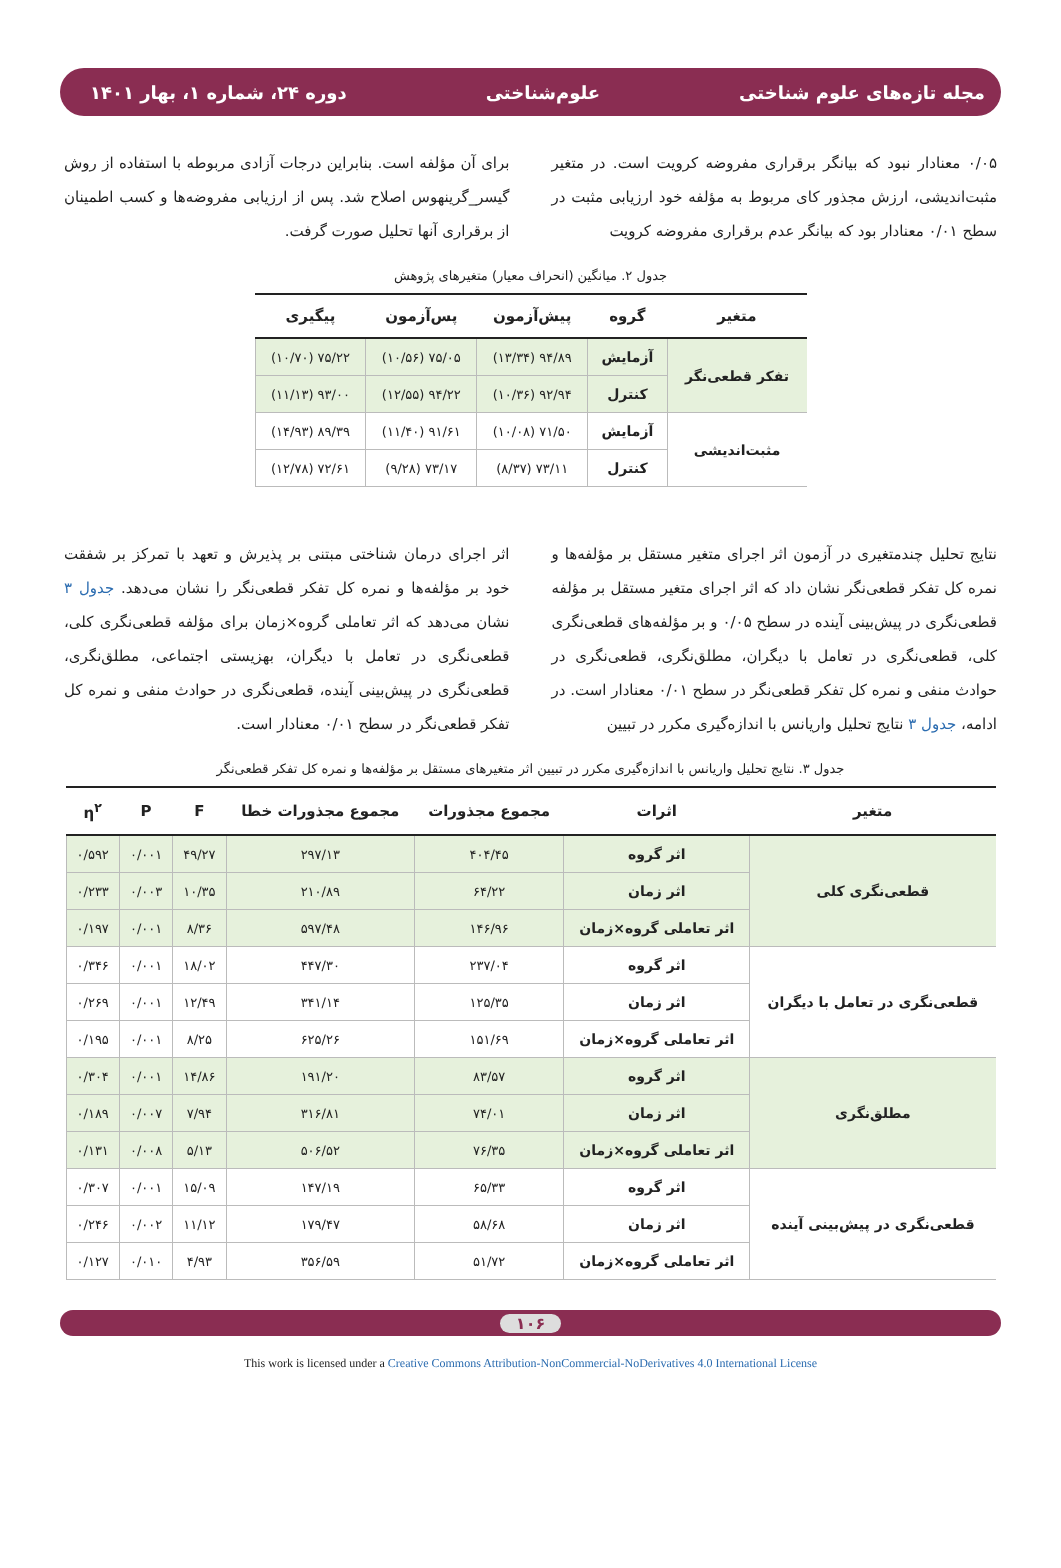مجله تازه‌های علوم شناختی علوم‌شناختی دوره ۲۴، شماره ۱، بهار ۱۴۰۱
۰/۰۵ معنادار نبود که بیانگر برقراری مفروضه کرویت است. در متغیر مثبت‌اندیشی، ارزش مجذور کای مربوط به مؤلفه خود ارزیابی مثبت در سطح ۰/۰۱ معنادار بود که بیانگر عدم برقراری مفروضه کرویت
برای آن مؤلفه است. بنابراین درجات آزادی مربوطه با استفاده از روش گیسر_گرینهوس اصلاح شد. پس از ارزیابی مفروضه‌ها و کسب اطمینان از برقراری آنها تحلیل صورت گرفت.
جدول ۲. میانگین (انحراف معیار) متغیرهای پژوهش
| متغیر | گروه | پیش‌آزمون | پس‌آزمون | پیگیری |
| --- | --- | --- | --- | --- |
| تفکر قطعی‌نگر | آزمایش | ۹۴/۸۹ (۱۳/۳۴) | ۷۵/۰۵ (۱۰/۵۶) | ۷۵/۲۲ (۱۰/۷۰) |
| | کنترل | ۹۲/۹۴ (۱۰/۳۶) | ۹۴/۲۲ (۱۲/۵۵) | ۹۳/۰۰ (۱۱/۱۳) |
| مثبت‌اندیشی | آزمایش | ۷۱/۵۰ (۱۰/۰۸) | ۹۱/۶۱ (۱۱/۴۰) | ۸۹/۳۹ (۱۴/۹۳) |
| | کنترل | ۷۳/۱۱ (۸/۳۷) | ۷۳/۱۷ (۹/۲۸) | ۷۲/۶۱ (۱۲/۷۸) |
نتایج تحلیل چندمتغیری در آزمون اثر اجرای متغیر مستقل بر مؤلفه‌ها و نمره کل تفکر قطعی‌نگر نشان داد که اثر اجرای متغیر مستقل بر مؤلفه قطعی‌نگری در پیش‌بینی آینده در سطح ۰/۰۵ و بر مؤلفه‌های قطعی‌نگری کلی، قطعی‌نگری در تعامل با دیگران، مطلق‌نگری، قطعی‌نگری در حوادث منفی و نمره کل تفکر قطعی‌نگر در سطح ۰/۰۱ معنادار است. در ادامه، جدول ۳ نتایج تحلیل واریانس با اندازه‌گیری مکرر در تبیین
اثر اجرای درمان شناختی مبتنی بر پذیرش و تعهد با تمرکز بر شفقت خود بر مؤلفه‌ها و نمره کل تفکر قطعی‌نگر را نشان می‌دهد. جدول ۳ نشان می‌دهد که اثر تعاملی گروه×زمان برای مؤلفه قطعی‌نگری کلی، قطعی‌نگری در تعامل با دیگران، بهزیستی اجتماعی، مطلق‌نگری، قطعی‌نگری در پیش‌بینی آینده، قطعی‌نگری در حوادث منفی و نمره کل تفکر قطعی‌نگر در سطح ۰/۰۱ معنادار است.
جدول ۳. نتایج تحلیل واریانس با اندازه‌گیری مکرر در تبیین اثر متغیرهای مستقل بر مؤلفه‌ها و نمره کل تفکر قطعی‌نگر
| متغیر | اثرات | مجموع مجذورات | مجموع مجذورات خطا | F | P | η<sup>۲</sup> |
| --- | --- | --- | --- | --- | --- | --- |
| قطعی‌نگری کلی | اثر گروه | ۴۰۴/۴۵ | ۲۹۷/۱۳ | ۴۹/۲۷ | ۰/۰۰۱ | ۰/۵۹۲ |
| | اثر زمان | ۶۴/۲۲ | ۲۱۰/۸۹ | ۱۰/۳۵ | ۰/۰۰۳ | ۰/۲۳۳ |
| | اثر تعاملی گروه×زمان | ۱۴۶/۹۶ | ۵۹۷/۴۸ | ۸/۳۶ | ۰/۰۰۱ | ۰/۱۹۷ |
| قطعی‌نگری در تعامل با دیگران | اثر گروه | ۲۳۷/۰۴ | ۴۴۷/۳۰ | ۱۸/۰۲ | ۰/۰۰۱ | ۰/۳۴۶ |
| | اثر زمان | ۱۲۵/۳۵ | ۳۴۱/۱۴ | ۱۲/۴۹ | ۰/۰۰۱ | ۰/۲۶۹ |
| | اثر تعاملی گروه×زمان | ۱۵۱/۶۹ | ۶۲۵/۲۶ | ۸/۲۵ | ۰/۰۰۱ | ۰/۱۹۵ |
| مطلق‌نگری | اثر گروه | ۸۳/۵۷ | ۱۹۱/۲۰ | ۱۴/۸۶ | ۰/۰۰۱ | ۰/۳۰۴ |
| | اثر زمان | ۷۴/۰۱ | ۳۱۶/۸۱ | ۷/۹۴ | ۰/۰۰۷ | ۰/۱۸۹ |
| | اثر تعاملی گروه×زمان | ۷۶/۳۵ | ۵۰۶/۵۲ | ۵/۱۳ | ۰/۰۰۸ | ۰/۱۳۱ |
| قطعی‌نگری در پیش‌بینی آینده | اثر گروه | ۶۵/۳۳ | ۱۴۷/۱۹ | ۱۵/۰۹ | ۰/۰۰۱ | ۰/۳۰۷ |
| | اثر زمان | ۵۸/۶۸ | ۱۷۹/۴۷ | ۱۱/۱۲ | ۰/۰۰۲ | ۰/۲۴۶ |
| | اثر تعاملی گروه×زمان | ۵۱/۷۲ | ۳۵۶/۵۹ | ۴/۹۳ | ۰/۰۱۰ | ۰/۱۲۷ |
۱۰۶
This work is licensed under a Creative Commons Attribution-NonCommercial-NoDerivatives 4.0 International License